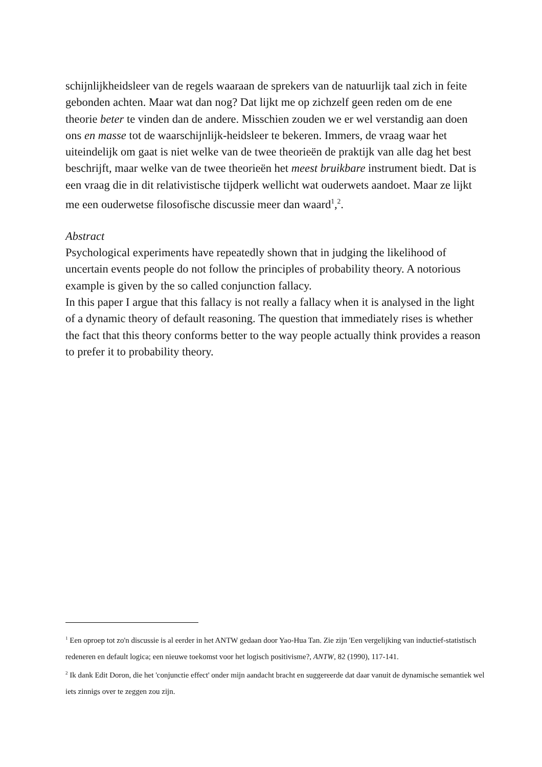schijnlijkheidsleer van de regels waaraan de sprekers van de natuurlijk taal zich in feite gebonden achten. Maar wat dan nog? Dat lijkt me op zichzelf geen reden om de ene theorie beter te vinden dan de andere. Misschien zouden we er wel verstandig aan doen ons en masse tot de waarschijnlijk-heidsleer te bekeren. Immers, de vraag waar het uiteindelijk om gaat is niet welke van de twee theorieën de praktijk van alle dag het best beschrijft, maar welke van de twee theorieën het meest bruikbare instrument biedt. Dat is een vraag die in dit relativistische tijdperk wellicht wat ouderwets aandoet. Maar ze lijkt me een ouderwetse filosofische discussie meer dan waard<sup>1</sup>,<sup>2</sup>.
Abstract
Psychological experiments have repeatedly shown that in judging the likelihood of uncertain events people do not follow the principles of probability theory. A notorious example is given by the so called conjunction fallacy.
In this paper I argue that this fallacy is not really a fallacy when it is analysed in the light of a dynamic theory of default reasoning. The question that immediately rises is whether the fact that this theory conforms better to the way people actually think provides a reason to prefer it to probability theory.
<sup>1</sup> Een oproep tot zo'n discussie is al eerder in het ANTW gedaan door Yao-Hua Tan. Zie zijn 'Een vergelijking van inductief-statistisch redeneren en default logica; een nieuwe toekomst voor het logisch positivisme?, ANTW, 82 (1990), 117-141.
<sup>2</sup> Ik dank Edit Doron, die het 'conjunctie effect' onder mijn aandacht bracht en suggereerde dat daar vanuit de dynamische semantiek wel iets zinnigs over te zeggen zou zijn.